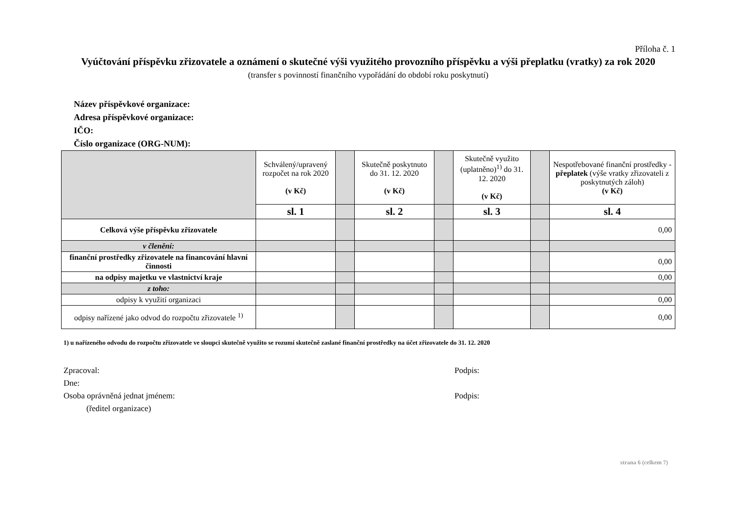Příloha č. 1
Vyúčtování příspěvku zřizovatele a oznámení o skutečné výši využitého provozního příspěvku a výši přeplatku (vratky) za rok 2020
(transfer s povinností finančního vypořádání do období roku poskytnutí)
Název příspěvkové organizace:
Adresa příspěvkové organizace:
IČO:
Číslo organizace (ORG-NUM):
| | Schválený/upravený rozpočet na rok 2020 (v Kč) | | Skutečně poskytnuto do 31. 12. 2020 (v Kč) | | Skutečně využito (uplatněno)<sup>1)</sup> do 31. 12. 2020 (v Kč) | | Nespotřebované finanční prostředky - přeplatek (výše vratky zřizovateli z poskytnutých záloh) (v Kč) |
| --- | --- | --- | --- | --- | --- | --- | --- |
| | sl. 1 | | sl. 2 | | sl. 3 | | sl. 4 |
| Celková výše příspěvku zřizovatele | | | | | | | 0,00 |
| v členění: | | | | | | | |
| finanční prostředky zřizovatele na financování hlavní činnosti | | | | | | | 0,00 |
| na odpisy majetku ve vlastnictví kraje | | | | | | | 0,00 |
| z toho: | | | | | | | |
| odpisy k využití organizaci | | | | | | | 0,00 |
| odpisy nařízené jako odvod do rozpočtu zřizovatele <sup>1)</sup> | | | | | | | 0,00 |
1) u nařízeného odvodu do rozpočtu zřizovatele ve sloupci skutečně využito se rozumí skutečně zaslané finanční prostředky na účet zřizovatele do 31. 12. 2020
Zpracoval:
Dne:
Osoba oprávněná jednat jménem:
(ředitel organizace)
Podpis:
Podpis:
strana 6 (celkem 7)